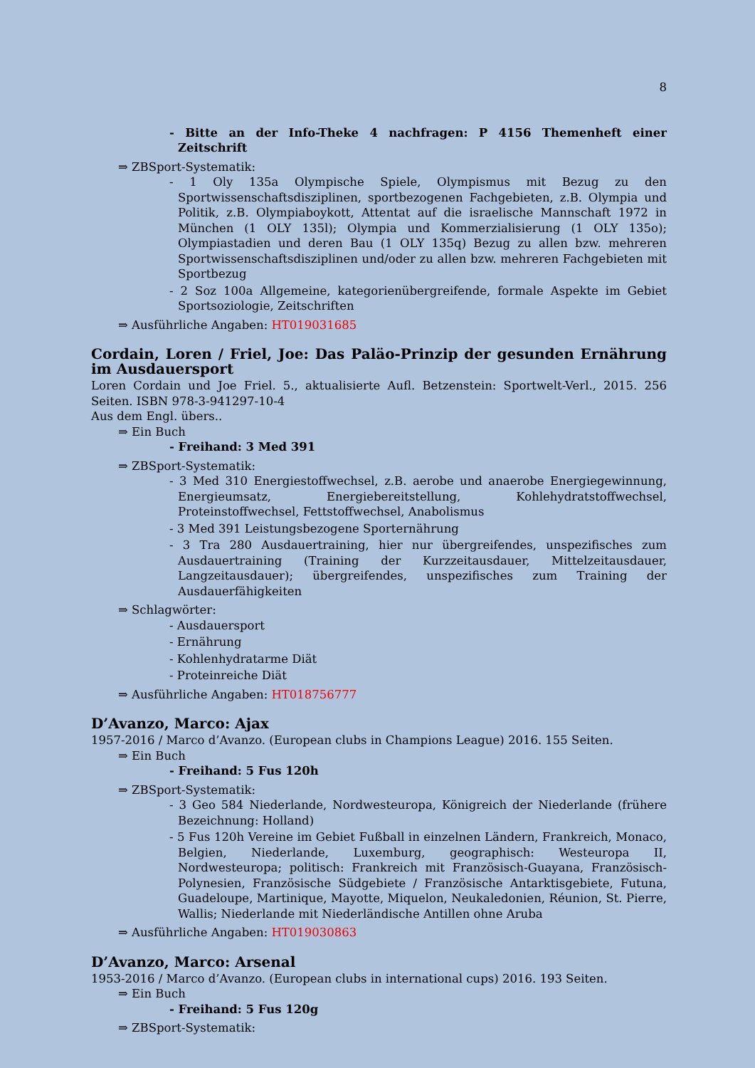8
- Bitte an der Info-Theke 4 nachfragen: P 4156 Themenheft einer Zeitschrift
⇒ ZBSport-Systematik:
- 1 Oly 135a Olympische Spiele, Olympismus mit Bezug zu den Sportwissenschaftsdisziplinen, sportbezogenen Fachgebieten, z.B. Olympia und Politik, z.B. Olympiaboykott, Attentat auf die israelische Mannschaft 1972 in München (1 OLY 135l); Olympia und Kommerzialisierung (1 OLY 135o); Olympiastadien und deren Bau (1 OLY 135q) Bezug zu allen bzw. mehreren Sportwissenschaftsdisziplinen und/oder zu allen bzw. mehreren Fachgebieten mit Sportbezug
- 2 Soz 100a Allgemeine, kategorienübergreifende, formale Aspekte im Gebiet Sportsoziologie, Zeitschriften
⇒ Ausführliche Angaben: HT019031685
Cordain, Loren / Friel, Joe: Das Paläo-Prinzip der gesunden Ernährung im Ausdauersport
Loren Cordain und Joe Friel. 5., aktualisierte Aufl. Betzenstein: Sportwelt-Verl., 2015. 256 Seiten. ISBN 978-3-941297-10-4
Aus dem Engl. übers..
⇒ Ein Buch
- Freihand: 3 Med 391
⇒ ZBSport-Systematik:
- 3 Med 310 Energiestoffwechsel, z.B. aerobe und anaerobe Energiegewinnung, Energieumsatz, Energiebereitstellung, Kohlehydratstoffwechsel, Proteinstoffwechsel, Fettstoffwechsel, Anabolismus
- 3 Med 391 Leistungsbezogene Sporternährung
- 3 Tra 280 Ausdauertraining, hier nur übergreifendes, unspezifisches zum Ausdauertraining (Training der Kurzzeitausdauer, Mittelzeitausdauer, Langzeitausdauer); übergreifendes, unspezifisches zum Training der Ausdauerfähigkeiten
⇒ Schlagwörter:
- Ausdauersport
- Ernährung
- Kohlenhydratarme Diät
- Proteinreiche Diät
⇒ Ausführliche Angaben: HT018756777
D’Avanzo, Marco: Ajax
1957-2016 / Marco d’Avanzo. (European clubs in Champions League) 2016. 155 Seiten.
⇒ Ein Buch
- Freihand: 5 Fus 120h
⇒ ZBSport-Systematik:
- 3 Geo 584 Niederlande, Nordwesteuropa, Königreich der Niederlande (frühere Bezeichnung: Holland)
- 5 Fus 120h Vereine im Gebiet Fußball in einzelnen Ländern, Frankreich, Monaco, Belgien, Niederlande, Luxemburg, geographisch: Westeuropa II, Nordwesteuropa; politisch: Frankreich mit Französisch-Guayana, Französisch-Polynesien, Französische Südgebiete / Französische Antarktisgebiete, Futuna, Guadeloupe, Martinique, Mayotte, Miquelon, Neukaledonien, Réunion, St. Pierre, Wallis; Niederlande mit Niederländische Antillen ohne Aruba
⇒ Ausführliche Angaben: HT019030863
D’Avanzo, Marco: Arsenal
1953-2016 / Marco d’Avanzo. (European clubs in international cups) 2016. 193 Seiten.
⇒ Ein Buch
- Freihand: 5 Fus 120g
⇒ ZBSport-Systematik: